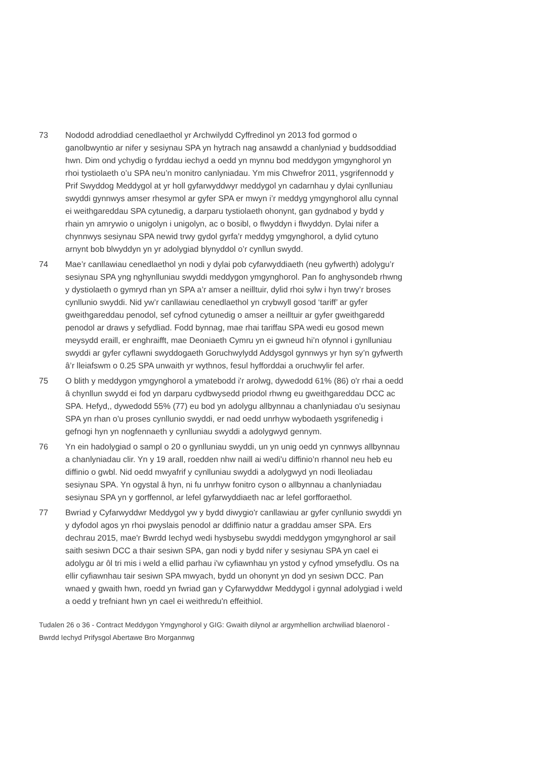73 Nododd adroddiad cenedlaethol yr Archwilydd Cyffredinol yn 2013 fod gormod o ganolbwyntio ar nifer y sesiynau SPA yn hytrach nag ansawdd a chanlyniad y buddsoddiad hwn. Dim ond ychydig o fyrddau iechyd a oedd yn mynnu bod meddygon ymgynghorol yn rhoi tystiolaeth o’u SPA neu’n monitro canlyniadau. Ym mis Chwefror 2011, ysgrifennodd y Prif Swyddog Meddygol at yr holl gyfarwyddwyr meddygol yn cadarnhau y dylai cynlluniau swyddi gynnwys amser rhesymol ar gyfer SPA er mwyn i’r meddyg ymgynghorol allu cynnal ei weithgareddau SPA cytunedig, a darparu tystiolaeth ohonynt, gan gydnabod y bydd y rhain yn amrywio o unigolyn i unigolyn, ac o bosibl, o flwyddyn i flwyddyn. Dylai nifer a chynnwys sesiynau SPA newid trwy gydol gyrfa’r meddyg ymgynghorol, a dylid cytuno arnynt bob blwyddyn yn yr adolygiad blynyddol o’r cynllun swydd.
74 Mae’r canllawiau cenedlaethol yn nodi y dylai pob cyfarwyddiaeth (neu gyfwerth) adolygu’r sesiynau SPA yng nghynlluniau swyddi meddygon ymgynghorol. Pan fo anghysondeb rhwng y dystiolaeth o gymryd rhan yn SPA a’r amser a neilltuir, dylid rhoi sylw i hyn trwy’r broses cynllunio swyddi. Nid yw’r canllawiau cenedlaethol yn crybwyll gosod ‘tariff’ ar gyfer gweithgareddau penodol, sef cyfnod cytunedig o amser a neilltuir ar gyfer gweithgaredd penodol ar draws y sefydliad. Fodd bynnag, mae rhai tariffau SPA wedi eu gosod mewn meysydd eraill, er enghraifft, mae Deoniaeth Cymru yn ei gwneud hi’n ofynnol i gynlluniau swyddi ar gyfer cyflawni swyddogaeth Goruchwylydd Addysgol gynnwys yr hyn sy’n gyfwerth â’r lleiafswm o 0.25 SPA unwaith yr wythnos, fesul hyfforddai a oruchwylir fel arfer.
75 O blith y meddygon ymgynghorol a ymatebodd i'r arolwg, dywedodd 61% (86) o'r rhai a oedd â chynllun swydd ei fod yn darparu cydbwysedd priodol rhwng eu gweithgareddau DCC ac SPA. Hefyd,, dywedodd 55% (77) eu bod yn adolygu allbynnau a chanlyniadau o'u sesiynau SPA yn rhan o'u proses cynllunio swyddi, er nad oedd unrhyw wybodaeth ysgrifenedig i gefnogi hyn yn nogfennaeth y cynlluniau swyddi a adolygwyd gennym.
76 Yn ein hadolygiad o sampl o 20 o gynlluniau swyddi, un yn unig oedd yn cynnwys allbynnau a chanlyniadau clir. Yn y 19 arall, roedden nhw naill ai wedi'u diffinio’n rhannol neu heb eu diffinio o gwbl. Nid oedd mwyafrif y cynlluniau swyddi a adolygwyd yn nodi lleoliadau sesiynau SPA. Yn ogystal â hyn, ni fu unrhyw fonitro cyson o allbynnau a chanlyniadau sesiynau SPA yn y gorffennol, ar lefel gyfarwyddiaeth nac ar lefel gorfforaethol.
77 Bwriad y Cyfarwyddwr Meddygol yw y bydd diwygio'r canllawiau ar gyfer cynllunio swyddi yn y dyfodol agos yn rhoi pwyslais penodol ar ddiffinio natur a graddau amser SPA. Ers dechrau 2015, mae'r Bwrdd Iechyd wedi hysbysebu swyddi meddygon ymgynghorol ar sail saith sesiwn DCC a thair sesiwn SPA, gan nodi y bydd nifer y sesiynau SPA yn cael ei adolygu ar ôl tri mis i weld a ellid parhau i'w cyfiawnhau yn ystod y cyfnod ymsefydlu. Os na ellir cyfiawnhau tair sesiwn SPA mwyach, bydd un ohonynt yn dod yn sesiwn DCC. Pan wnaed y gwaith hwn, roedd yn fwriad gan y Cyfarwyddwr Meddygol i gynnal adolygiad i weld a oedd y trefniant hwn yn cael ei weithredu'n effeithiol.
Tudalen 26 o 36 - Contract Meddygon Ymgynghorol y GIG: Gwaith dilynol ar argymhellion archwiliad blaenorol - Bwrdd Iechyd Prifysgol Abertawe Bro Morgannwg